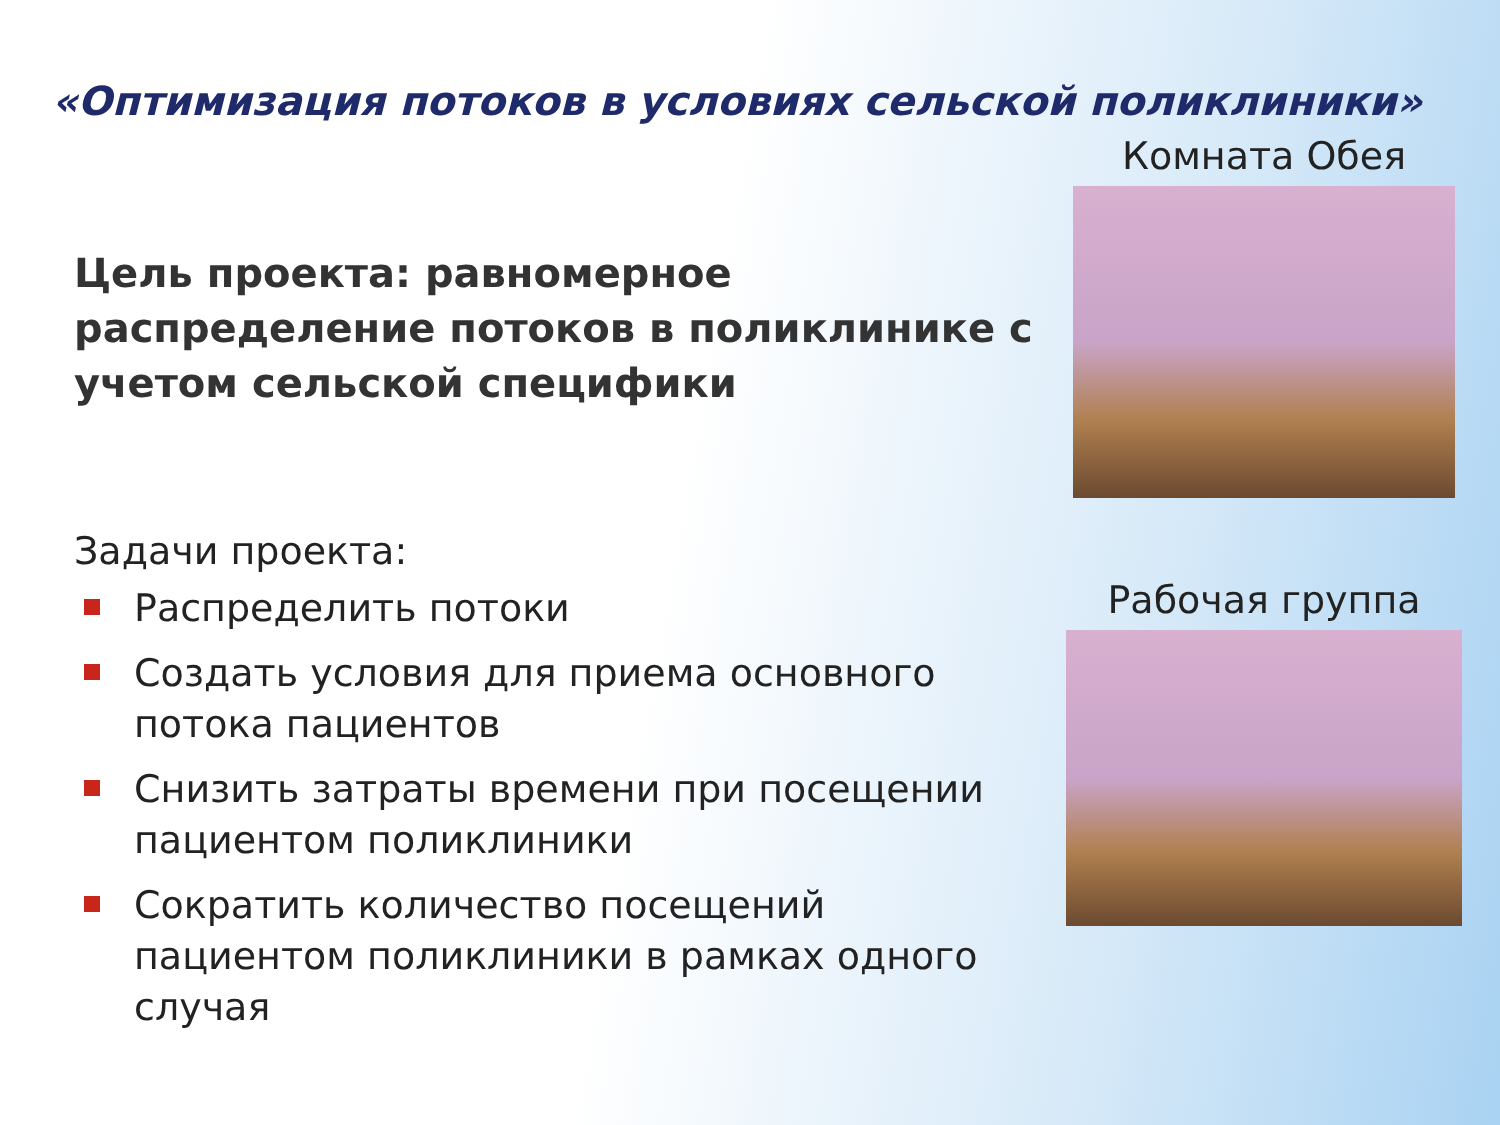«Оптимизация потоков в условиях сельской поликлиники»
Цель проекта: равномерное распределение потоков в поликлинике с учетом сельской специфики
Задачи проекта:
Распределить потоки
Создать условия для приема основного потока пациентов
Снизить затраты времени при посещении пациентом поликлиники
Сократить количество посещений пациентом поликлиники в рамках одного случая
Комната Обея
Рабочая группа